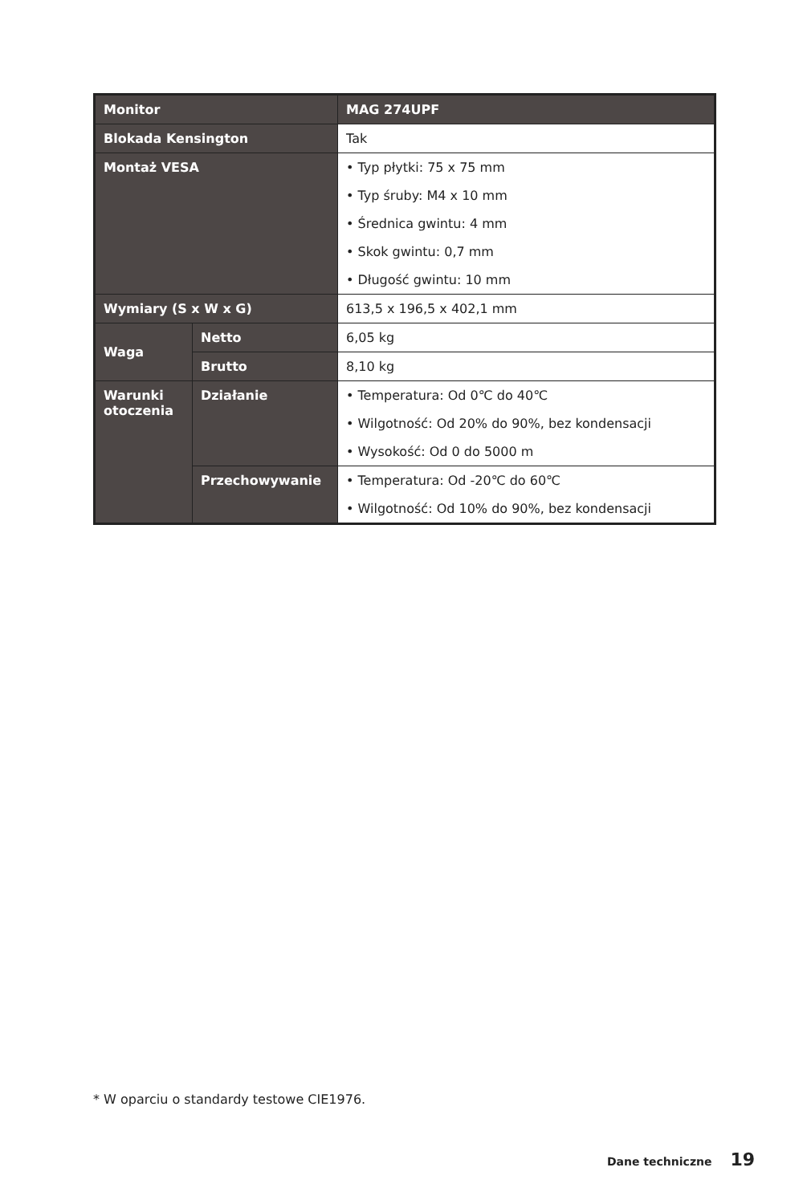| Monitor | | MAG 274UPF |
| Blokada Kensington | | Tak |
| Montaż VESA | | • Typ płytki: 75 x 75 mm • Typ śruby: M4 x 10 mm • Średnica gwintu: 4 mm • Skok gwintu: 0,7 mm • Długość gwintu: 10 mm |
| Wymiary (S x W x G) | | 613,5 x 196,5 x 402,1 mm |
| Waga | Netto | 6,05 kg |
| | Brutto | 8,10 kg |
| Warunki otoczenia | Działanie | • Temperatura: Od 0℃ do 40℃ • Wilgotność: Od 20% do 90%, bez kondensacji • Wysokość: Od 0 do 5000 m |
| | Przechowywanie | • Temperatura: Od -20℃ do 60℃ • Wilgotność: Od 10% do 90%, bez kondensacji |
* W oparciu o standardy testowe CIE1976.
Dane techniczne 19